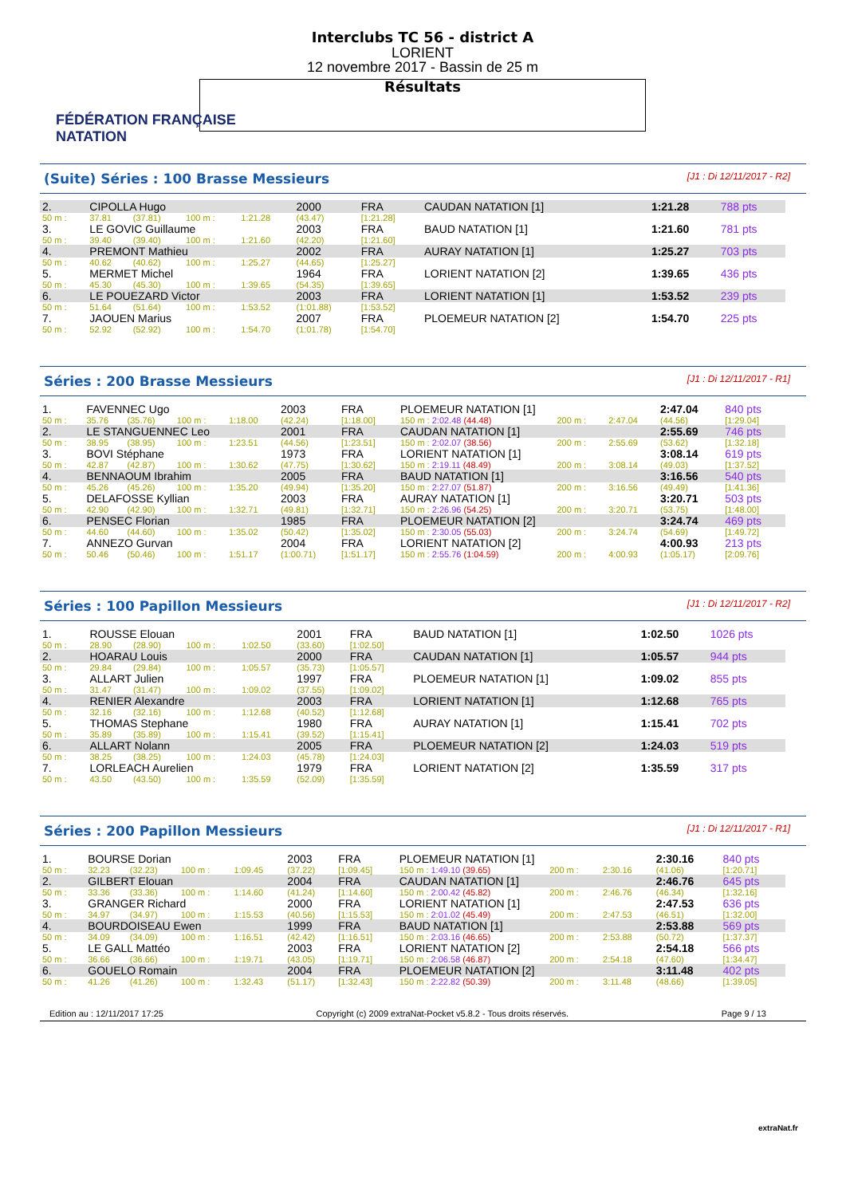FÉDÉRATION FRANÇAISE
NATATION
Interclubs TC 56 - district A
LORIENT
12 novembre 2017 - Bassin de 25 m
Résultats
(Suite) Séries : 100 Brasse Messieurs [J1 : Di 12/11/2017 - R2]
| 2. | CIPOLLA Hugo | | | | 2000 | FRA | CAUDAN NATATION [1] | 1:21.28 | 788 pts |
| 50 m : | 37.81 | (37.81) | 100 m : | 1:21.28 | (43.47) | [1:21.28] | | | |
| 3. | LE GOVIC Guillaume | | | | 2003 | FRA | BAUD NATATION [1] | 1:21.60 | 781 pts |
| 50 m : | 39.40 | (39.40) | 100 m : | 1:21.60 | (42.20) | [1:21.60] | | | |
| 4. | PREMONT Mathieu | | | | 2002 | FRA | AURAY NATATION [1] | 1:25.27 | 703 pts |
| 50 m : | 40.62 | (40.62) | 100 m : | 1:25.27 | (44.65) | [1:25.27] | | | |
| 5. | MERMET Michel | | | | 1964 | FRA | LORIENT NATATION [2] | 1:39.65 | 436 pts |
| 50 m : | 45.30 | (45.30) | 100 m : | 1:39.65 | (54.35) | [1:39.65] | | | |
| 6. | LE POUEZARD Victor | | | | 2003 | FRA | LORIENT NATATION [1] | 1:53.52 | 239 pts |
| 50 m : | 51.64 | (51.64) | 100 m : | 1:53.52 | (1:01.88) | [1:53.52] | | | |
| 7. | JAOUEN Marius | | | | 2007 | FRA | PLOEMEUR NATATION [2] | 1:54.70 | 225 pts |
| 50 m : | 52.92 | (52.92) | 100 m : | 1:54.70 | (1:01.78) | [1:54.70] | | | |
Séries : 200 Brasse Messieurs [J1 : Di 12/11/2017 - R1]
| 1. | FAVENNEC Ugo | | | | 2003 | FRA | PLOEMEUR NATATION [1] | | | 2:47.04 | 840 pts |
| 50 m : | 35.76 | (35.76) | 100 m : | 1:18.00 | (42.24) | [1:18.00] | 150 m : 2:02.48 (44.48) | 200 m : | 2:47.04 | (44.56) | [1:29.04] |
| 2. | LE STANGUENNEC Leo | | | | 2001 | FRA | CAUDAN NATATION [1] | | | 2:55.69 | 746 pts |
| 50 m : | 38.95 | (38.95) | 100 m : | 1:23.51 | (44.56) | [1:23.51] | 150 m : 2:02.07 (38.56) | 200 m : | 2:55.69 | (53.62) | [1:32.18] |
| 3. | BOVI Stéphane | | | | 1973 | FRA | LORIENT NATATION [1] | | | 3:08.14 | 619 pts |
| 50 m : | 42.87 | (42.87) | 100 m : | 1:30.62 | (47.75) | [1:30.62] | 150 m : 2:19.11 (48.49) | 200 m : | 3:08.14 | (49.03) | [1:37.52] |
| 4. | BENNAOUM Ibrahim | | | | 2005 | FRA | BAUD NATATION [1] | | | 3:16.56 | 540 pts |
| 50 m : | 45.26 | (45.26) | 100 m : | 1:35.20 | (49.94) | [1:35.20] | 150 m : 2:27.07 (51.87) | 200 m : | 3:16.56 | (49.49) | [1:41.36] |
| 5. | DELAFOSSE Kyllian | | | | 2003 | FRA | AURAY NATATION [1] | | | 3:20.71 | 503 pts |
| 50 m : | 42.90 | (42.90) | 100 m : | 1:32.71 | (49.81) | [1:32.71] | 150 m : 2:26.96 (54.25) | 200 m : | 3:20.71 | (53.75) | [1:48.00] |
| 6. | PENSEC Florian | | | | 1985 | FRA | PLOEMEUR NATATION [2] | | | 3:24.74 | 469 pts |
| 50 m : | 44.60 | (44.60) | 100 m : | 1:35.02 | (50.42) | [1:35.02] | 150 m : 2:30.05 (55.03) | 200 m : | 3:24.74 | (54.69) | [1:49.72] |
| 7. | ANNEZO Gurvan | | | | 2004 | FRA | LORIENT NATATION [2] | | | 4:00.93 | 213 pts |
| 50 m : | 50.46 | (50.46) | 100 m : | 1:51.17 | (1:00.71) | [1:51.17] | 150 m : 2:55.76 (1:04.59) | 200 m : | 4:00.93 | (1:05.17) | [2:09.76] |
Séries : 100 Papillon Messieurs [J1 : Di 12/11/2017 - R2]
| 1. | ROUSSE Elouan | | | | 2001 | FRA | BAUD NATATION [1] | 1:02.50 | 1026 pts |
| 50 m : | 28.90 | (28.90) | 100 m : | 1:02.50 | (33.60) | [1:02.50] | | | |
| 2. | HOARAU Louis | | | | 2000 | FRA | CAUDAN NATATION [1] | 1:05.57 | 944 pts |
| 50 m : | 29.84 | (29.84) | 100 m : | 1:05.57 | (35.73) | [1:05.57] | | | |
| 3. | ALLART Julien | | | | 1997 | FRA | PLOEMEUR NATATION [1] | 1:09.02 | 855 pts |
| 50 m : | 31.47 | (31.47) | 100 m : | 1:09.02 | (37.55) | [1:09.02] | | | |
| 4. | RENIER Alexandre | | | | 2003 | FRA | LORIENT NATATION [1] | 1:12.68 | 765 pts |
| 50 m : | 32.16 | (32.16) | 100 m : | 1:12.68 | (40.52) | [1:12.68] | | | |
| 5. | THOMAS Stephane | | | | 1980 | FRA | AURAY NATATION [1] | 1:15.41 | 702 pts |
| 50 m : | 35.89 | (35.89) | 100 m : | 1:15.41 | (39.52) | [1:15.41] | | | |
| 6. | ALLART Nolann | | | | 2005 | FRA | PLOEMEUR NATATION [2] | 1:24.03 | 519 pts |
| 50 m : | 38.25 | (38.25) | 100 m : | 1:24.03 | (45.78) | [1:24.03] | | | |
| 7. | LORLEACH Aurelien | | | | 1979 | FRA | LORIENT NATATION [2] | 1:35.59 | 317 pts |
| 50 m : | 43.50 | (43.50) | 100 m : | 1:35.59 | (52.09) | [1:35.59] | | | |
Séries : 200 Papillon Messieurs [J1 : Di 12/11/2017 - R1]
| 1. | BOURSE Dorian | | | | 2003 | FRA | PLOEMEUR NATATION [1] | | | 2:30.16 | 840 pts |
| 50 m : | 32.23 | (32.23) | 100 m : | 1:09.45 | (37.22) | [1:09.45] | 150 m : 1:49.10 (39.65) | 200 m : | 2:30.16 | (41.06) | [1:20.71] |
| 2. | GILBERT Elouan | | | | 2004 | FRA | CAUDAN NATATION [1] | | | 2:46.76 | 645 pts |
| 50 m : | 33.36 | (33.36) | 100 m : | 1:14.60 | (41.24) | [1:14.60] | 150 m : 2:00.42 (45.82) | 200 m : | 2:46.76 | (46.34) | [1:32.16] |
| 3. | GRANGER Richard | | | | 2000 | FRA | LORIENT NATATION [1] | | | 2:47.53 | 636 pts |
| 50 m : | 34.97 | (34.97) | 100 m : | 1:15.53 | (40.56) | [1:15.53] | 150 m : 2:01.02 (45.49) | 200 m : | 2:47.53 | (46.51) | [1:32.00] |
| 4. | BOURDOISEAU Ewen | | | | 1999 | FRA | BAUD NATATION [1] | | | 2:53.88 | 569 pts |
| 50 m : | 34.09 | (34.09) | 100 m : | 1:16.51 | (42.42) | [1:16.51] | 150 m : 2:03.16 (46.65) | 200 m : | 2:53.88 | (50.72) | [1:37.37] |
| 5. | LE GALL Mattéo | | | | 2003 | FRA | LORIENT NATATION [2] | | | 2:54.18 | 566 pts |
| 50 m : | 36.66 | (36.66) | 100 m : | 1:19.71 | (43.05) | [1:19.71] | 150 m : 2:06.58 (46.87) | 200 m : | 2:54.18 | (47.60) | [1:34.47] |
| 6. | GOUELO Romain | | | | 2004 | FRA | PLOEMEUR NATATION [2] | | | 3:11.48 | 402 pts |
| 50 m : | 41.26 | (41.26) | 100 m : | 1:32.43 | (51.17) | [1:32.43] | 150 m : 2:22.82 (50.39) | 200 m : | 3:11.48 | (48.66) | [1:39.05] |
Edition au : 12/11/2017 17:25 Copyright (c) 2009 extraNat-Pocket v5.8.2 - Tous droits réservés. Page 9 / 13
extraNat.fr